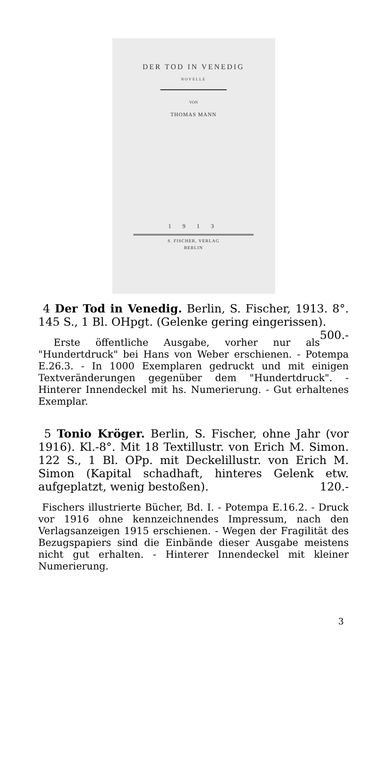DER TOD IN VENEDIG
NOVELLE
VON
THOMAS MANN
1 9 1 3
S. FISCHER, VERLAG
BERLIN
4 Der Tod in Venedig. Berlin, S. Fischer, 1913. 8°. 145 S., 1 Bl. OHpgt. (Gelenke gering eingerissen). 500.-
Erste öffentliche Ausgabe, vorher nur als "Hundertdruck" bei Hans von Weber erschienen. - Potempa E.26.3. - In 1000 Exemplaren gedruckt und mit einigen Textveränderungen gegenüber dem "Hundertdruck". - Hinterer Innendeckel mit hs. Numerierung. - Gut erhaltenes Exemplar.
5 Tonio Kröger. Berlin, S. Fischer, ohne Jahr (vor 1916). Kl.-8°. Mit 18 Textillustr. von Erich M. Simon. 122 S., 1 Bl. OPp. mit Deckelillustr. von Erich M. Simon (Kapital schadhaft, hinteres Gelenk etw. aufgeplatzt, wenig bestoßen). 120.-
Fischers illustrierte Bücher, Bd. I. - Potempa E.16.2. - Druck vor 1916 ohne kennzeichnendes Impressum, nach den Verlagsanzeigen 1915 erschienen. - Wegen der Fragilität des Bezugspapiers sind die Einbände dieser Ausgabe meistens nicht gut erhalten. - Hinterer Innendeckel mit kleiner Numerierung.
3